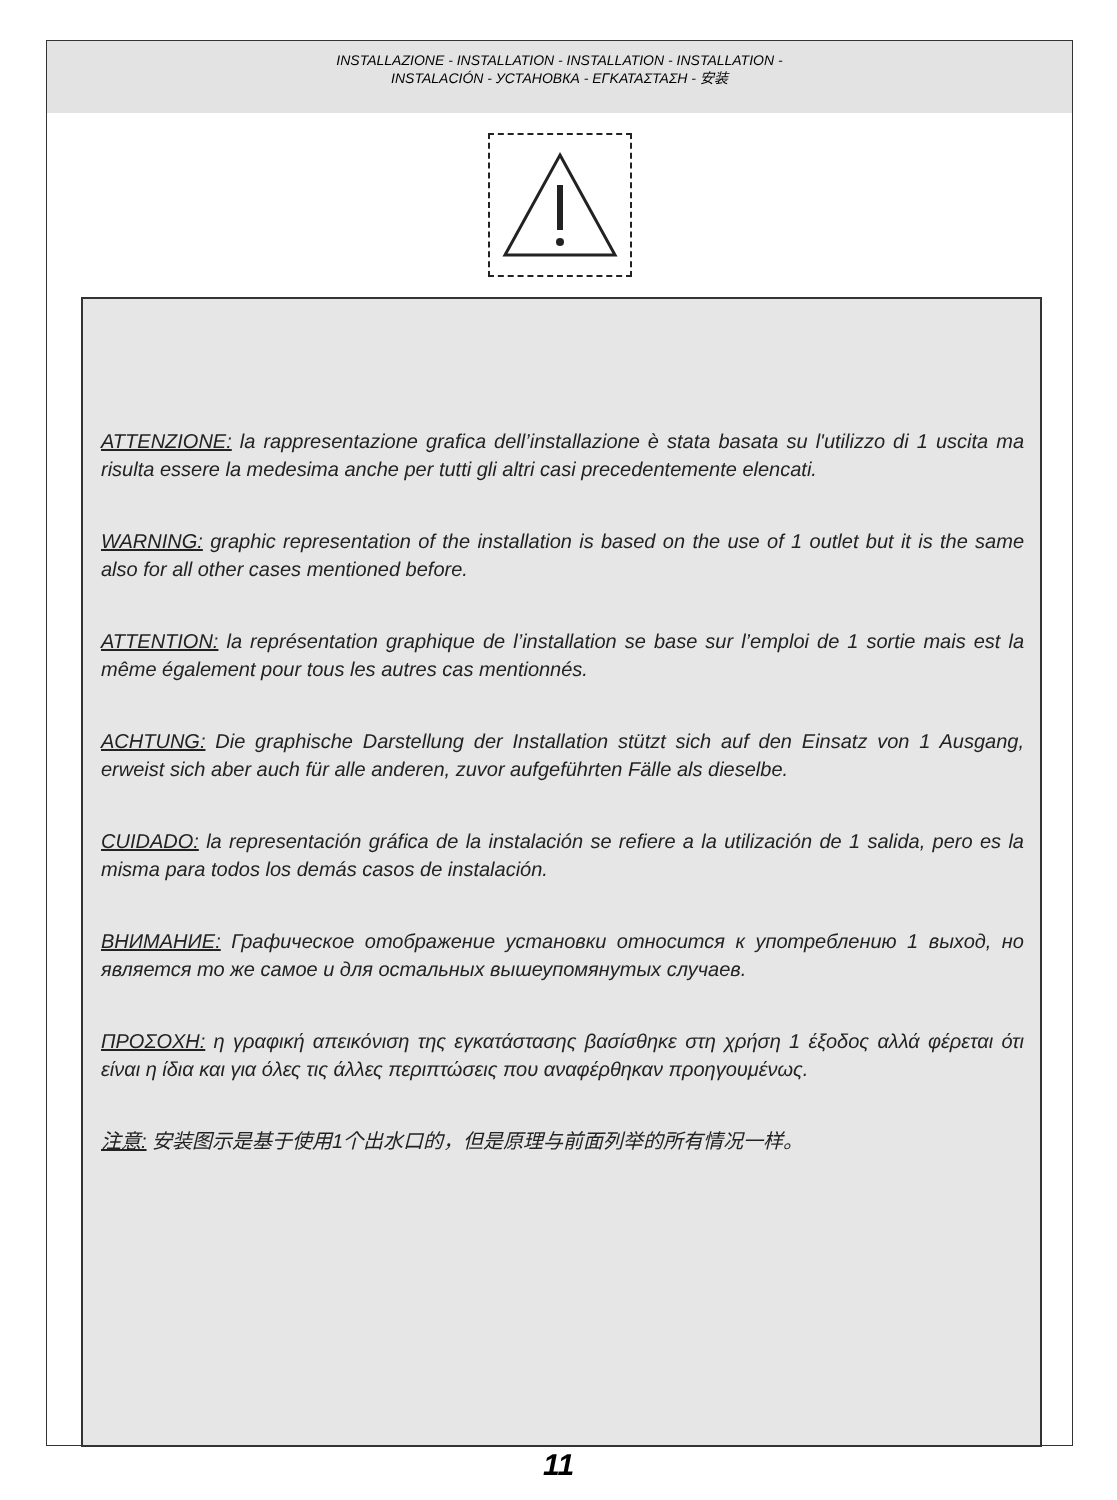INSTALLAZIONE - INSTALLATION - INSTALLATION - INSTALLATION -
INSTALACIÓN - УСТАНОВКА - ΕΓΚΑΤΑΣΤΑΣΗ - 安装
ATTENZIONE: la rappresentazione grafica dell’installazione è stata basata su l'utilizzo di 1 uscita ma risulta essere la medesima anche per tutti gli altri casi precedentemente elencati.
WARNING: graphic representation of the installation is based on the use of 1 outlet but it is the same also for all other cases mentioned before.
ATTENTION: la représentation graphique de l’installation se base sur l’emploi de 1 sortie mais est la même également pour tous les autres cas mentionnés.
ACHTUNG: Die graphische Darstellung der Installation stützt sich auf den Einsatz von 1 Ausgang, erweist sich aber auch für alle anderen, zuvor aufgeführten Fälle als dieselbe.
CUIDADO: la representación gráfica de la instalación se refiere a la utilización de 1 salida, pero es la misma para todos los demás casos de instalación.
ВНИМАНИЕ: Графическое отображение установки относится к употреблению 1 выход, но является то же самое и для остальных вышеупомянутых случаев.
ΠΡΟΣΟΧΗ: η γραφική απεικόνιση της εγκατάστασης βασίσθηκε στη χρήση 1 έξοδος αλλά φέρεται ότι είναι η ίδια και για όλες τις άλλες περιπτώσεις που αναφέρθηκαν προηγουμένως.
注意: 安装图示是基于使用1个出水口的，但是原理与前面列举的所有情况一样。
11